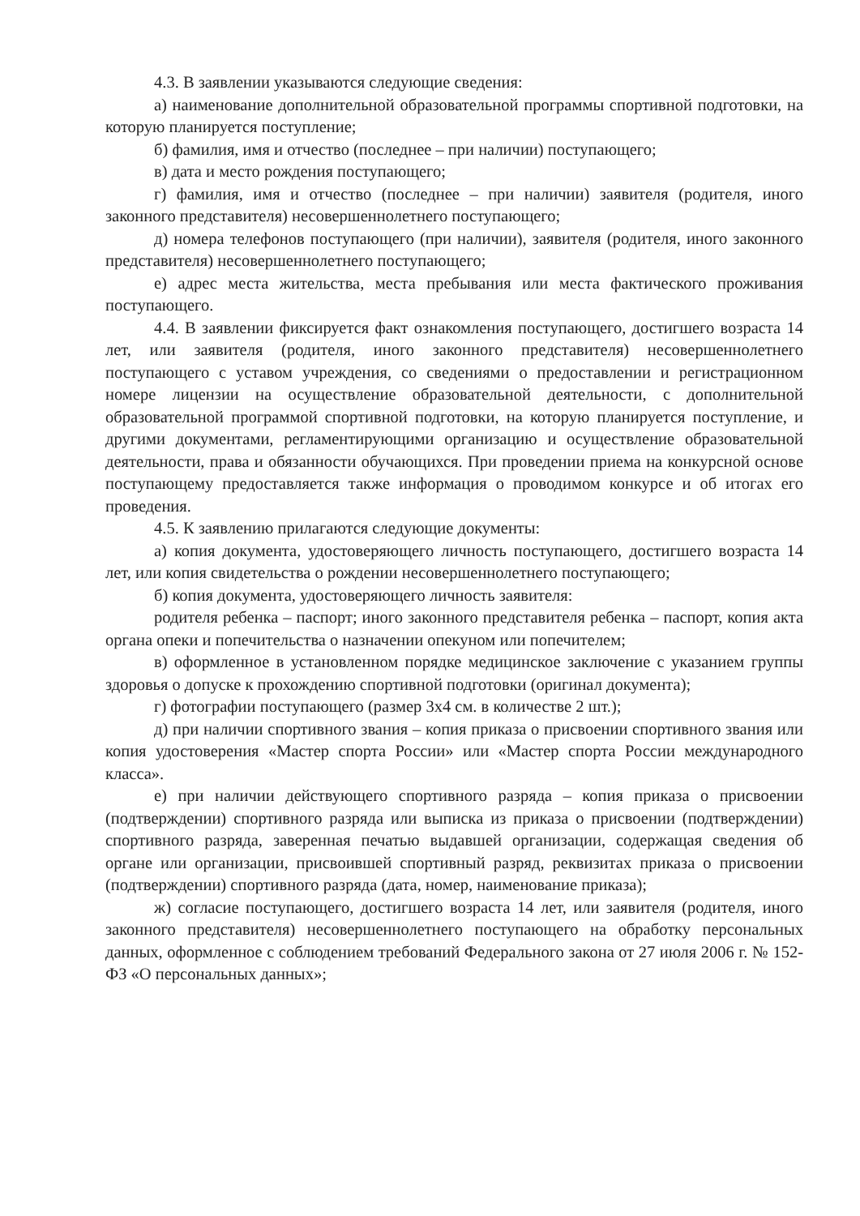4.3. В заявлении указываются следующие сведения:
а) наименование дополнительной образовательной программы спортивной подготовки, на которую планируется поступление;
б) фамилия, имя и отчество (последнее – при наличии) поступающего;
в) дата и место рождения поступающего;
г) фамилия, имя и отчество (последнее – при наличии) заявителя (родителя, иного законного представителя) несовершеннолетнего поступающего;
д) номера телефонов поступающего (при наличии), заявителя (родителя, иного законного представителя) несовершеннолетнего поступающего;
е) адрес места жительства, места пребывания или места фактического проживания поступающего.
4.4. В заявлении фиксируется факт ознакомления поступающего, достигшего возраста 14 лет, или заявителя (родителя, иного законного представителя) несовершеннолетнего поступающего с уставом учреждения, со сведениями о предоставлении и регистрационном номере лицензии на осуществление образовательной деятельности, с дополнительной образовательной программой спортивной подготовки, на которую планируется поступление, и другими документами, регламентирующими организацию и осуществление образовательной деятельности, права и обязанности обучающихся. При проведении приема на конкурсной основе поступающему предоставляется также информация о проводимом конкурсе и об итогах его проведения.
4.5. К заявлению прилагаются следующие документы:
а) копия документа, удостоверяющего личность поступающего, достигшего возраста 14 лет, или копия свидетельства о рождении несовершеннолетнего поступающего;
б) копия документа, удостоверяющего личность заявителя:
родителя ребенка – паспорт; иного законного представителя ребенка – паспорт, копия акта органа опеки и попечительства о назначении опекуном или попечителем;
в) оформленное в установленном порядке медицинское заключение с указанием группы здоровья о допуске к прохождению спортивной подготовки (оригинал документа);
г) фотографии поступающего (размер 3х4 см. в количестве 2 шт.);
д) при наличии спортивного звания – копия приказа о присвоении спортивного звания или копия удостоверения «Мастер спорта России» или «Мастер спорта России международного класса».
е) при наличии действующего спортивного разряда – копия приказа о присвоении (подтверждении) спортивного разряда или выписка из приказа о присвоении (подтверждении) спортивного разряда, заверенная печатью выдавшей организации, содержащая сведения об органе или организации, присвоившей спортивный разряд, реквизитах приказа о присвоении (подтверждении) спортивного разряда (дата, номер, наименование приказа);
ж) согласие поступающего, достигшего возраста 14 лет, или заявителя (родителя, иного законного представителя) несовершеннолетнего поступающего на обработку персональных данных, оформленное с соблюдением требований Федерального закона от 27 июля 2006 г. № 152-ФЗ «О персональных данных»;